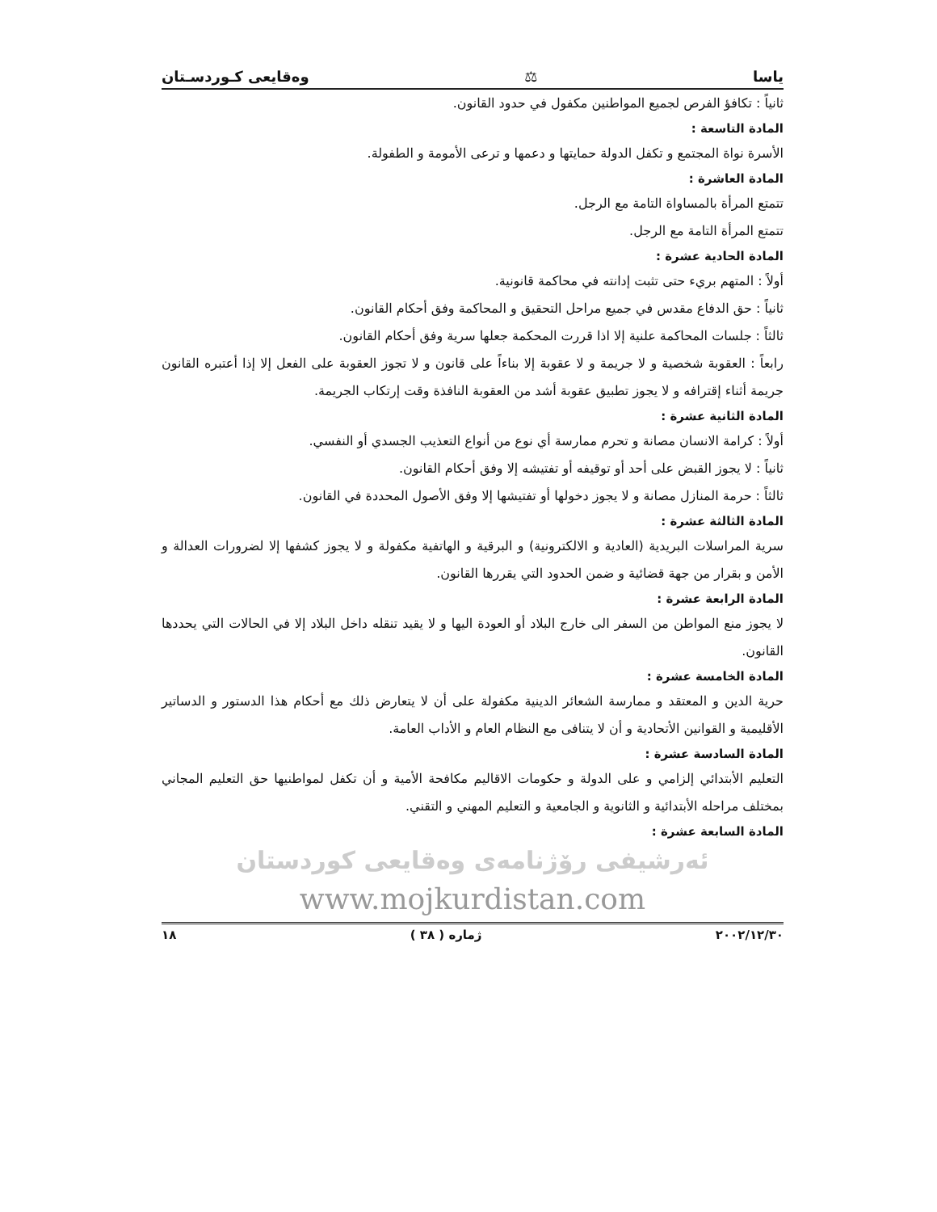ياسا ⚖ وەقایعی کـوردسـتان
ثانياً : تكافؤ الفرص لجميع المواطنين مكفول في حدود القانون.
المادة التاسعة :
الأسرة نواة المجتمع و تكفل الدولة حمايتها و دعمها و ترعى الأمومة و الطفولة.
المادة العاشرة :
تتمتع المرأة بالمساواة التامة مع الرجل.
تتمتع المرأة التامة مع الرجل.
المادة الحادية عشرة :
أولاً : المتهم بريء حتى تثبت إدانته في محاكمة قانونية.
ثانياً : حق الدفاع مقدس في جميع مراحل التحقيق و المحاكمة وفق أحكام القانون.
ثالثاً : جلسات المحاكمة علنية إلا اذا قررت المحكمة جعلها سرية وفق أحكام القانون.
رابعاً : العقوبة شخصية و لا جريمة و لا عقوبة إلا بناءاً على قانون و لا تجوز العقوبة على الفعل إلا إذا أعتبره القانون جريمة أثناء إقترافه و لا يجوز تطبيق عقوبة أشد من العقوبة النافذة وقت إرتكاب الجريمة.
المادة الثانية عشرة :
أولاً : كرامة الانسان مصانة و تحرم ممارسة أي نوع من أنواع التعذيب الجسدي أو النفسي.
ثانياً : لا يجوز القبض على أحد أو توقيفه أو تفتيشه إلا وفق أحكام القانون.
ثالثاً : حرمة المنازل مصانة و لا يجوز دخولها أو تفتيشها إلا وفق الأصول المحددة في القانون.
المادة الثالثة عشرة :
سرية المراسلات البريدية (العادية و الالكترونية) و البرقية و الهاتفية مكفولة و لا يجوز كشفها إلا لضرورات العدالة و الأمن و بقرار من جهة قضائية و ضمن الحدود التي يقررها القانون.
المادة الرابعة عشرة :
لا يجوز منع المواطن من السفر الى خارج البلاد أو العودة اليها و لا يقيد تنقله داخل البلاد إلا في الحالات التي يحددها القانون.
المادة الخامسة عشرة :
حرية الدين و المعتقد و ممارسة الشعائر الدينية مكفولة على أن لا يتعارض ذلك مع أحكام هذا الدستور و الدساتير الأقليمية و القوانين الأتحادية و أن لا يتنافى مع النظام العام و الأداب العامة.
المادة السادسة عشرة :
التعليم الأبتدائي إلزامي و على الدولة و حكومات الاقاليم مكافحة الأمية و أن تكفل لمواطنيها حق التعليم المجاني بمختلف مراحله الأبتدائية و الثانوية و الجامعية و التعليم المهني و التقني.
المادة السابعة عشرة :
ئەرشيفی رۆژنامەی وەقايعی كوردستان
www.mojkurdistan.com
٢٠٠٢/١٢/٣٠ ژماره ( ٣٨ ) ١٨